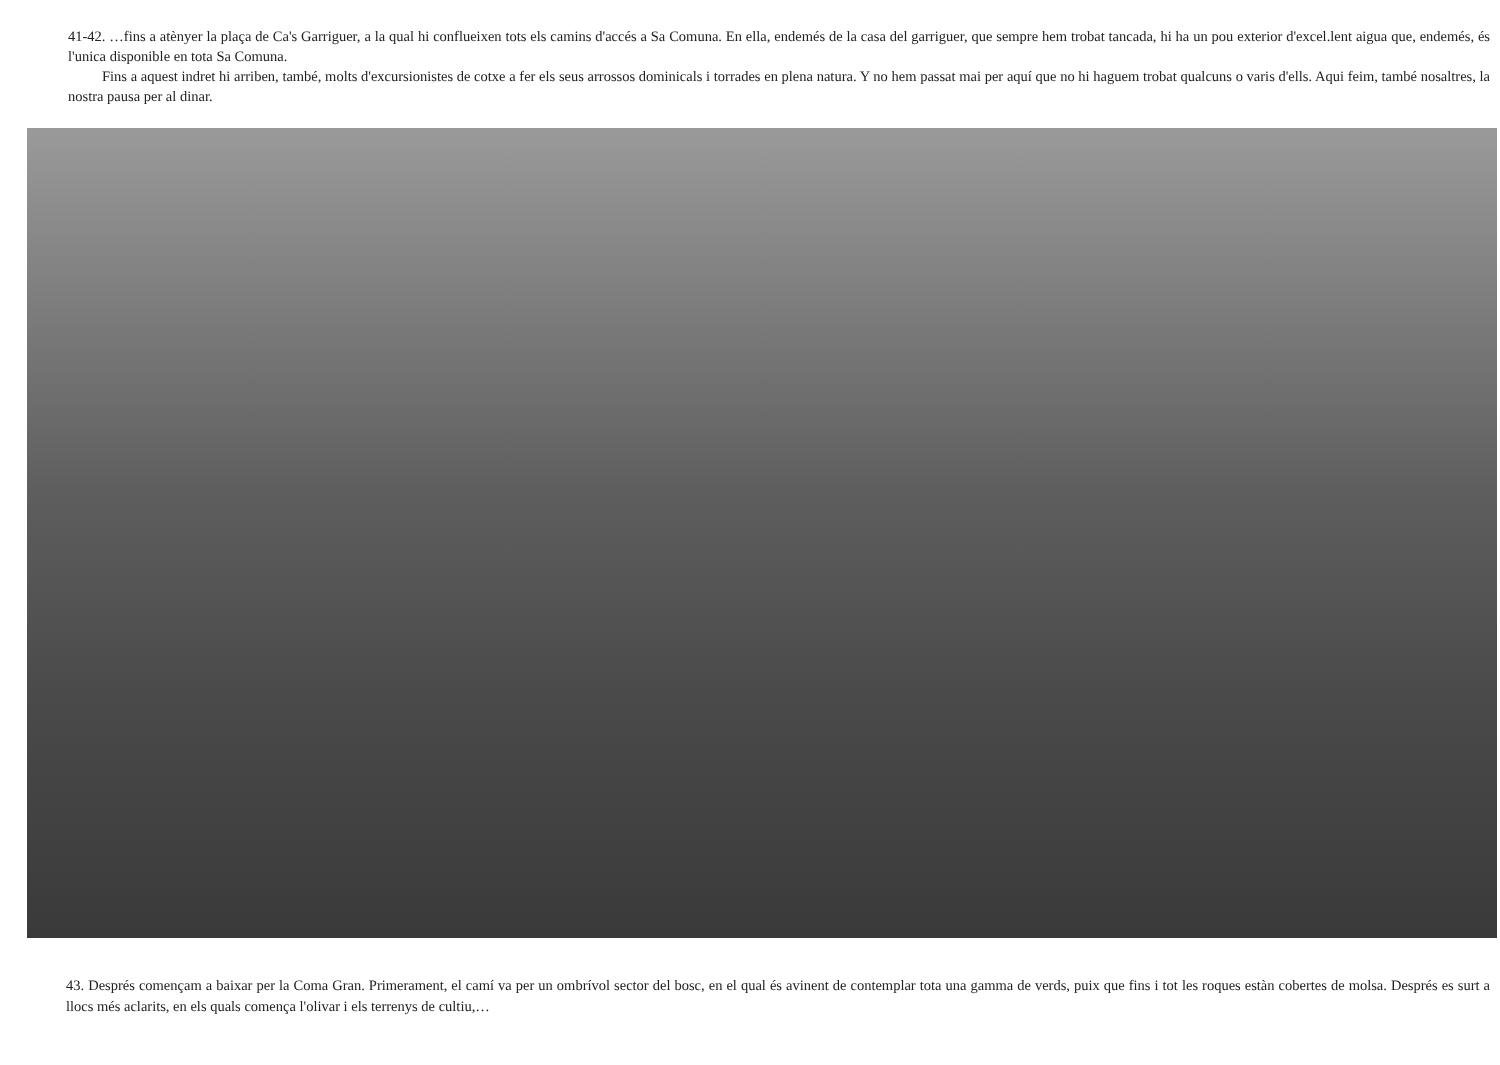41-42. …fins a atènyer la plaça de Ca's Garriguer, a la qual hi conflueixen tots els camins d'accés a Sa Comuna. En ella, endemés de la casa del garriguer, que sempre hem trobat tancada, hi ha un pou exterior d'excel.lent aigua que, endemés, és l'unica disponible en tota Sa Comuna.
Fins a aquest indret hi arriben, també, molts d'excursionistes de cotxe a fer els seus arrossos dominicals i torrades en plena natura. Y no hem passat mai per aquí que no hi haguem trobat qualcuns o varis d'ells. Aqui feim, també nosaltres, la nostra pausa per al dinar.
43. Després començam a baixar per la Coma Gran. Primerament, el camí va per un ombrívol sector del bosc, en el qual és avinent de contemplar tota una gamma de verds, puix que fins i tot les roques estàn cobertes de molsa. Després es surt a llocs més aclarits, en els quals comença l'olivar i els terrenys de cultiu,…